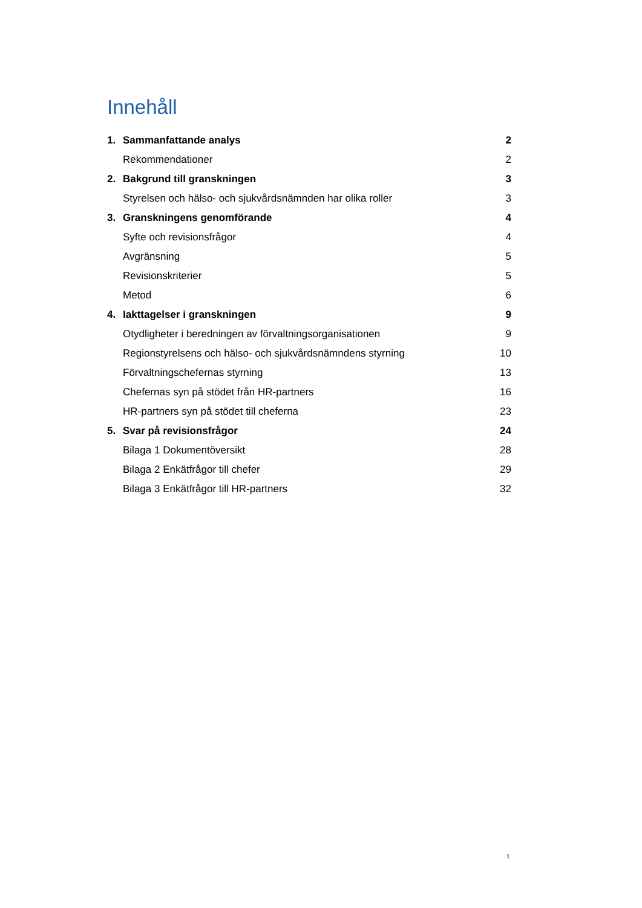Innehåll
1. Sammanfattande analys 2
Rekommendationer 2
2. Bakgrund till granskningen 3
Styrelsen och hälso- och sjukvårdsnämnden har olika roller 3
3. Granskningens genomförande 4
Syfte och revisionsfrågor 4
Avgränsning 5
Revisionskriterier 5
Metod 6
4. Iakttagelser i granskningen 9
Otydligheter i beredningen av förvaltningsorganisationen 9
Regionstyrelsens och hälso- och sjukvårdsnämndens styrning 10
Förvaltningschefernas styrning 13
Chefernas syn på stödet från HR-partners 16
HR-partners syn på stödet till cheferna 23
5. Svar på revisionsfrågor 24
Bilaga 1 Dokumentöversikt 28
Bilaga 2 Enkätfrågor till chefer 29
Bilaga 3 Enkätfrågor till HR-partners 32
1